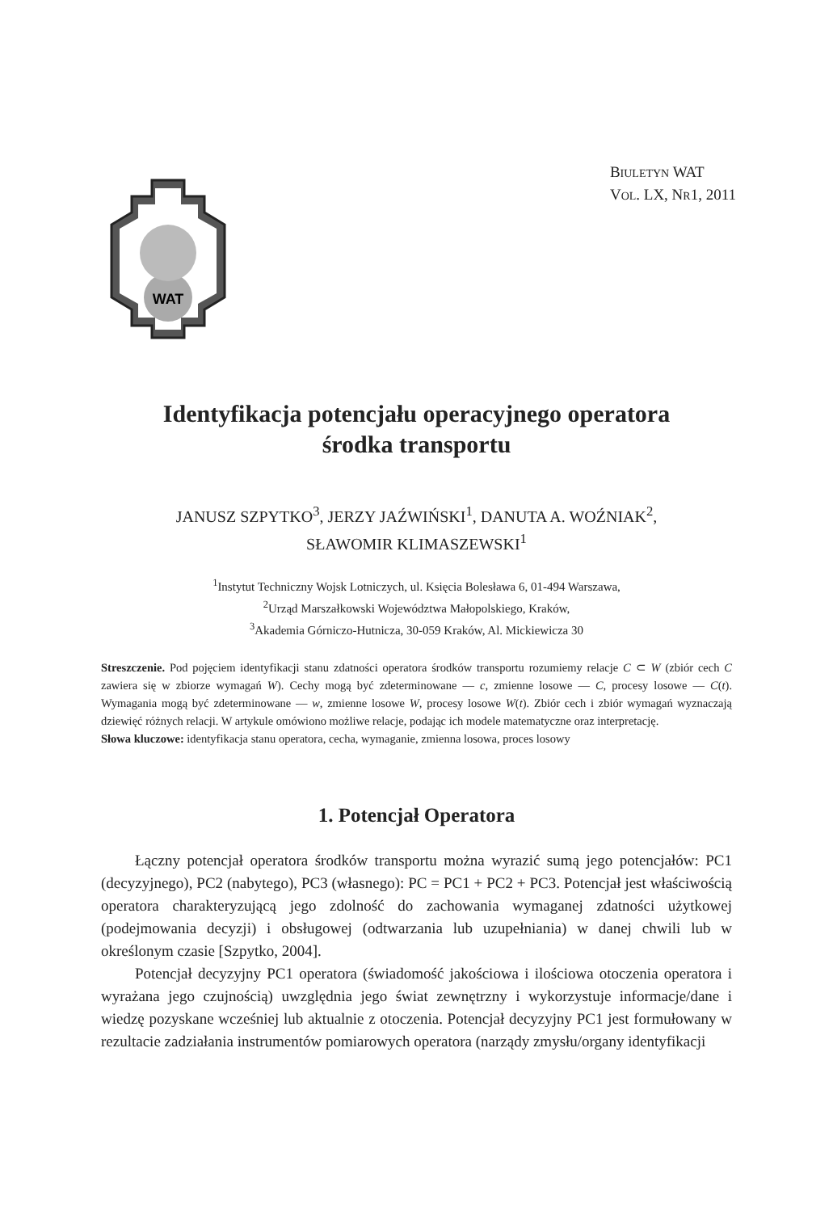WAT
BIULETYN WAT
VOL. LX, NR1, 2011
Identyfikacja potencjału operacyjnego operatora
środka transportu
JANUSZ SZPYTKO<sup>3</sup>, JERZY JAŹWIŃSKI<sup>1</sup>, DANUTA A. WOŹNIAK<sup>2</sup>,
SŁAWOMIR KLIMASZEWSKI<sup>1</sup>
<sup>1</sup> Instytut Techniczny Wojsk Lotniczych, ul. Księcia Bolesława 6, 01-494 Warszawa,
<sup>2</sup> Urząd Marszałkowski Województwa Małopolskiego, Kraków,
<sup>3</sup> Akademia Górniczo-Hutnicza, 30-059 Kraków, Al. Mickiewicza 30
Streszczenie. Pod pojęciem identyfikacji stanu zdatności operatora środków transportu rozumiemy relacje C ⊂ W (zbiór cech C zawiera się w zbiorze wymagań W). Cechy mogą być zdeterminowane — c, zmienne losowe — C, procesy losowe — C(t). Wymagania mogą być zdeterminowane — w, zmienne losowe W, procesy losowe W(t). Zbiór cech i zbiór wymagań wyznaczają dziewięć różnych relacji. W artykule omówiono możliwe relacje, podając ich modele matematyczne oraz interpretację.
Słowa kluczowe: identyfikacja stanu operatora, cecha, wymaganie, zmienna losowa, proces losowy
1. Potencjał Operatora
Łączny potencjał operatora środków transportu można wyrazić sumą jego potencjałów: PC1 (decyzyjnego), PC2 (nabytego), PC3 (własnego): PC = PC1 + PC2 + PC3. Potencjał jest właściwością operatora charakteryzującą jego zdolność do zachowania wymaganej zdatności użytkowej (podejmowania decyzji) i obsługowej (odtwarzania lub uzupełniania) w danej chwili lub w określonym czasie [Szpytko, 2004].
Potencjał decyzyjny PC1 operatora (świadomość jakościowa i ilościowa otoczenia operatora i wyrażana jego czujnością) uwzględnia jego świat zewnętrzny i wykorzystuje informacje/dane i wiedzę pozyskane wcześniej lub aktualnie z otoczenia. Potencjał decyzyjny PC1 jest formułowany w rezultacie zadziałania instrumentów pomiarowych operatora (narządy zmysłu/organy identyfikacji